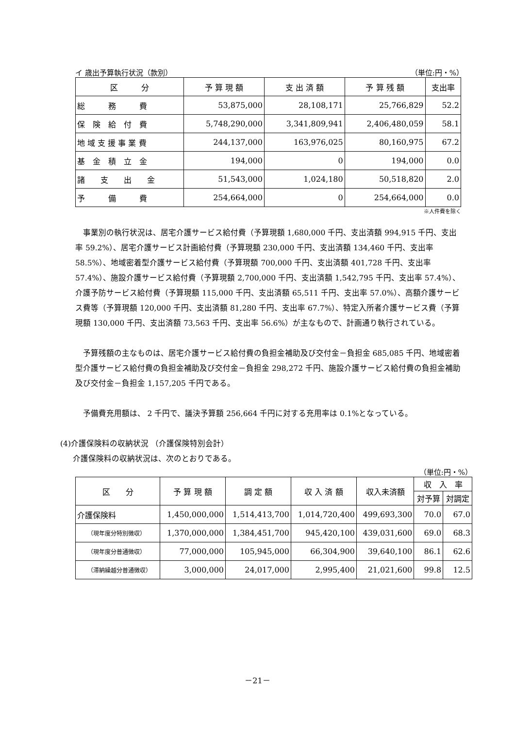イ 歳出予算執行状況（款別） （単位:円・%）
| 区 分 | 予 算 現 額 | 支 出 済 額 | 予 算 残 額 | 支出率 |
| --- | --- | --- | --- | --- |
| 総 務 費 | 53,875,000 | 28,108,171 | 25,766,829 | 52.2 |
| 保 険 給 付 費 | 5,748,290,000 | 3,341,809,941 | 2,406,480,059 | 58.1 |
| 地 域 支 援 事 業 費 | 244,137,000 | 163,976,025 | 80,160,975 | 67.2 |
| 基 金 積 立 金 | 194,000 | 0 | 194,000 | 0.0 |
| 諸 支 出 金 | 51,543,000 | 1,024,180 | 50,518,820 | 2.0 |
| 予 備 費 | 254,664,000 | 0 | 254,664,000 | 0.0 |
※人件費を除く
事業別の執行状況は、居宅介護サービス給付費（予算現額 1,680,000 千円、支出済額 994,915 千円、支出率 59.2%）、居宅介護サービス計画給付費（予算現額 230,000 千円、支出済額 134,460 千円、支出率 58.5%）、地域密着型介護サービス給付費（予算現額 700,000 千円、支出済額 401,728 千円、支出率 57.4%）、施設介護サービス給付費（予算現額 2,700,000 千円、支出済額 1,542,795 千円、支出率 57.4%）、介護予防サービス給付費（予算現額 115,000 千円、支出済額 65,511 千円、支出率 57.0%）、高額介護サービス費等（予算現額 120,000 千円、支出済額 81,280 千円、支出率 67.7%）、特定入所者介護サービス費（予算現額 130,000 千円、支出済額 73,563 千円、支出率 56.6%）が主なもので、計画通り執行されている。
予算残額の主なものは、居宅介護サービス給付費の負担金補助及び交付金－負担金 685,085 千円、地域密着型介護サービス給付費の負担金補助及び交付金－負担金 298,272 千円、施設介護サービス給付費の負担金補助及び交付金－負担金 1,157,205 千円である。
予備費充用額は、 2 千円で、議決予算額 256,664 千円に対する充用率は 0.1%となっている。
(4)介護保険料の収納状況 （介護保険特別会計）
介護保険料の収納状況は、次のとおりである。
（単位:円・%）
| 区 分 | 予 算 現 額 | 調 定 額 | 収 入 済 額 | 収入未済額 | 収 入 率 | |
| --- | --- | --- | --- | --- | --- | --- |
| | | | | | 対予算 | 対調定 |
| 介護保険料 | 1,450,000,000 | 1,514,413,700 | 1,014,720,400 | 499,693,300 | 70.0 | 67.0 |
| （現年度分特別徴収） | 1,370,000,000 | 1,384,451,700 | 945,420,100 | 439,031,600 | 69.0 | 68.3 |
| （現年度分普通徴収） | 77,000,000 | 105,945,000 | 66,304,900 | 39,640,100 | 86.1 | 62.6 |
| （滞納繰越分普通徴収） | 3,000,000 | 24,017,000 | 2,995,400 | 21,021,600 | 99.8 | 12.5 |
－21－